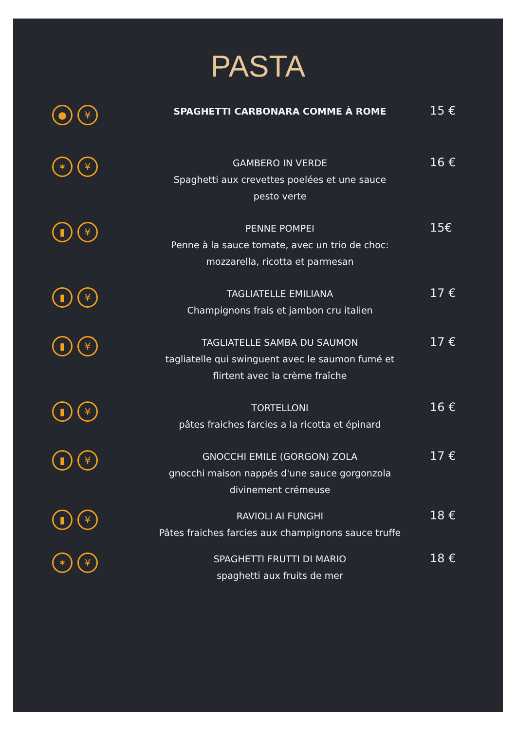PASTA
● ¥
SPAGHETTI CARBONARA COMME À ROME
15 €
✶ ¥
GAMBERO IN VERDE
Spaghetti aux crevettes poelées et une sauce
pesto verte
16 €
▮ ¥
PENNE POMPEI
Penne à la sauce tomate, avec un trio de choc:
mozzarella, ricotta et parmesan
15€
▮ ¥
TAGLIATELLE EMILIANA
Champignons frais et jambon cru italien
17 €
▮ ¥
TAGLIATELLE SAMBA DU SAUMON
tagliatelle qui swinguent avec le saumon fumé et
flirtent avec la crème fraîche
17 €
▮ ¥
TORTELLONI
pâtes fraiches farcies a la ricotta et épinard
16 €
▮ ¥
GNOCCHI EMILE (GORGON) ZOLA
gnocchi maison nappés d'une sauce gorgonzola
divinement crémeuse
17 €
▮ ¥
RAVIOLI AI FUNGHI
Pâtes fraiches farcies aux champignons sauce truffe
18 €
✶ ¥
SPAGHETTI FRUTTI DI MARIO
spaghetti aux fruits de mer
18 €